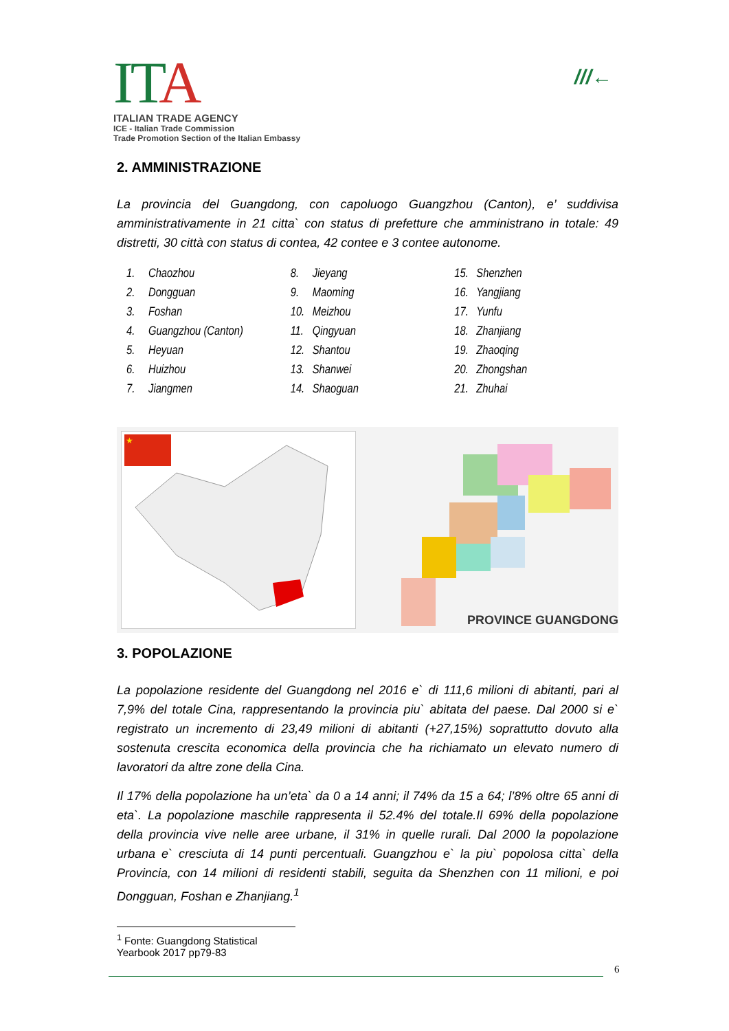ITA
ITALIAN TRADE AGENCY
ICE - Italian Trade Commission
Trade Promotion Section of the Italian Embassy
///←
2. AMMINISTRAZIONE
La provincia del Guangdong, con capoluogo Guangzhou (Canton), e’ suddivisa amministrativamente in 21 citta` con status di prefetture che amministrano in totale: 49 distretti, 30 città con status di contea, 42 contee e 3 contee autonome.
1. Chaozhou
2. Dongguan
3. Foshan
4. Guangzhou (Canton)
5. Heyuan
6. Huizhou
7. Jiangmen
8. Jieyang
9. Maoming
10. Meizhou
11. Qingyuan
12. Shantou
13. Shanwei
14. Shaoguan
15. Shenzhen
16. Yangjiang
17. Yunfu
18. Zhanjiang
19. Zhaoqing
20. Zhongshan
21. Zhuhai
★
PROVINCE GUANGDONG
3. POPOLAZIONE
La popolazione residente del Guangdong nel 2016 e` di 111,6 milioni di abitanti, pari al 7,9% del totale Cina, rappresentando la provincia piu` abitata del paese. Dal 2000 si e` registrato un incremento di 23,49 milioni di abitanti (+27,15%) soprattutto dovuto alla sostenuta crescita economica della provincia che ha richiamato un elevato numero di lavoratori da altre zone della Cina.
Il 17% della popolazione ha un’eta` da 0 a 14 anni; il 74% da 15 a 64; l’8% oltre 65 anni di eta`. La popolazione maschile rappresenta il 52.4% del totale.Il 69% della popolazione della provincia vive nelle aree urbane, il 31% in quelle rurali. Dal 2000 la popolazione urbana e` cresciuta di 14 punti percentuali. Guangzhou e` la piu` popolosa citta` della Provincia, con 14 milioni di residenti stabili, seguita da Shenzhen con 11 milioni, e poi Dongguan, Foshan e Zhanjiang.<sup>1</sup>
<sup>1</sup> Fonte: Guangdong Statistical Yearbook 2017 pp79-83
6